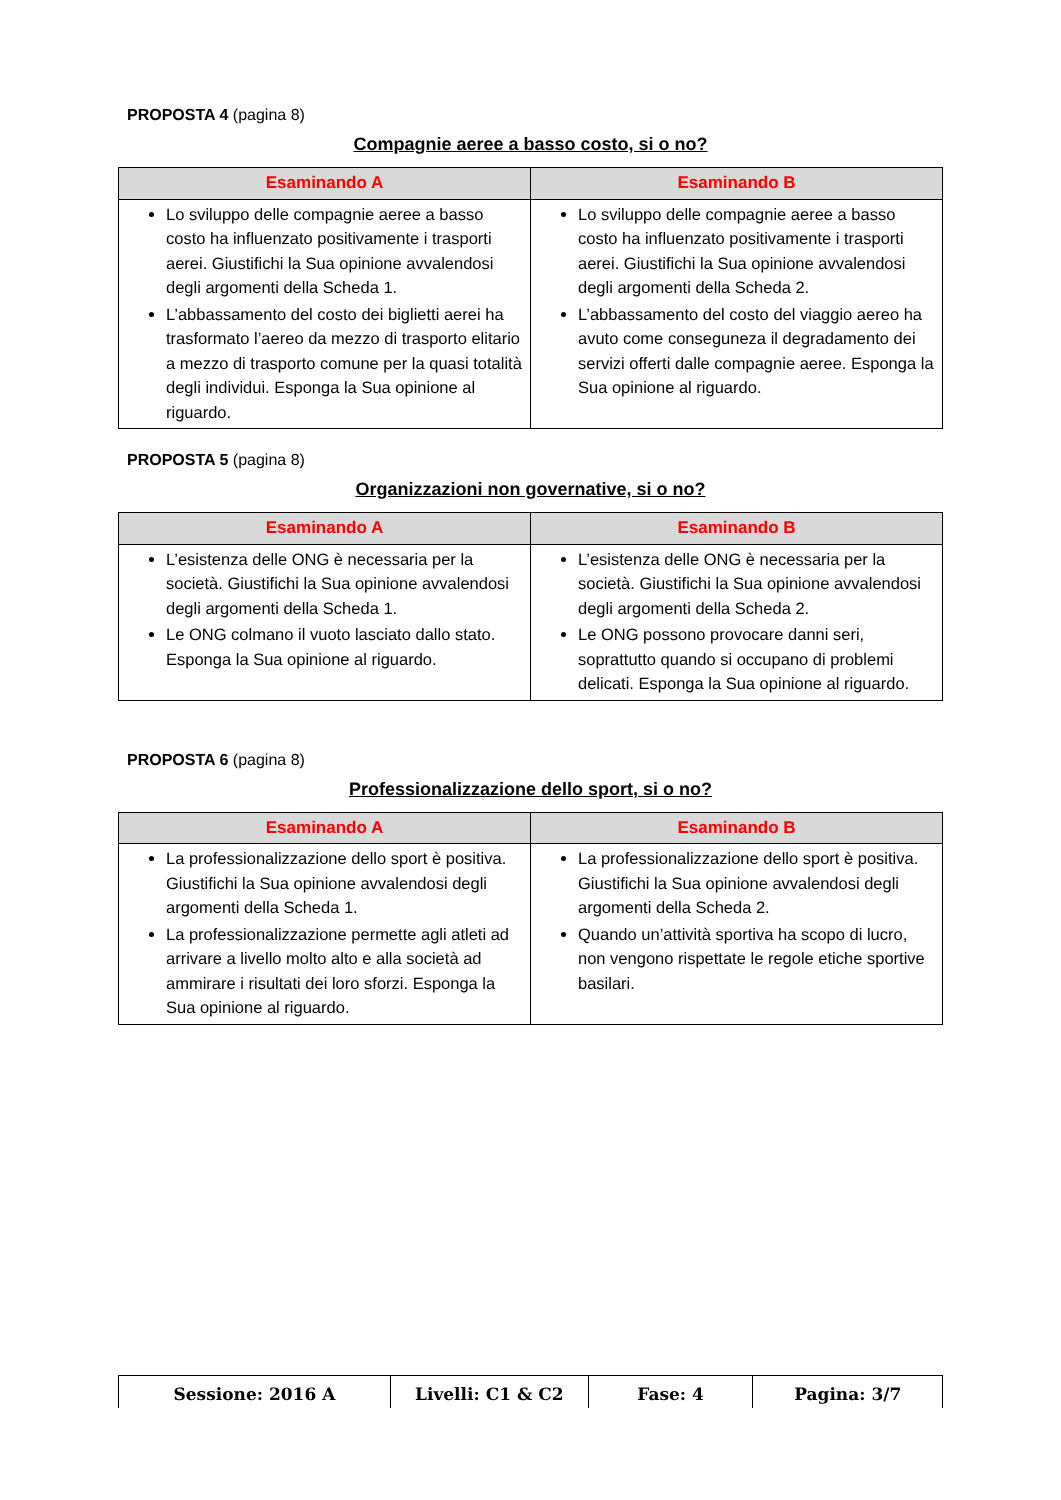PROPOSTA 4 (pagina 8)
Compagnie aeree a basso costo, si o no?
| Esaminando A | Esaminando B |
| --- | --- |
| Lo sviluppo delle compagnie aeree a basso costo ha influenzato positivamente i trasporti aerei. Giustifichi la Sua opinione avvalendosi degli argomenti della Scheda 1. L’abbassamento del costo dei biglietti aerei ha trasformato l’aereo da mezzo di trasporto elitario a mezzo di trasporto comune per la quasi totalità degli individui. Esponga la Sua opinione al riguardo. | Lo sviluppo delle compagnie aeree a basso costo ha influenzato positivamente i trasporti aerei. Giustifichi la Sua opinione avvalendosi degli argomenti della Scheda 2. L’abbassamento del costo del viaggio aereo ha avuto come conseguneza il degradamento dei servizi offerti dalle compagnie aeree. Esponga la Sua opinione al riguardo. |
PROPOSTA 5 (pagina 8)
Organizzazioni non governative, si o no?
| Esaminando A | Esaminando B |
| --- | --- |
| L’esistenza delle ONG è necessaria per la società. Giustifichi la Sua opinione avvalendosi degli argomenti della Scheda 1. Le ONG colmano il vuoto lasciato dallo stato. Esponga la Sua opinione al riguardo. | L’esistenza delle ONG è necessaria per la società. Giustifichi la Sua opinione avvalendosi degli argomenti della Scheda 2. Le ONG possono provocare danni seri, soprattutto quando si occupano di problemi delicati. Esponga la Sua opinione al riguardo. |
PROPOSTA 6 (pagina 8)
Professionalizzazione dello sport, si o no?
| Esaminando A | Esaminando B |
| --- | --- |
| La professionalizzazione dello sport è positiva. Giustifichi la Sua opinione avvalendosi degli argomenti della Scheda 1. La professionalizzazione permette agli atleti ad arrivare a livello molto alto e alla società ad ammirare i risultati dei loro sforzi. Esponga la Sua opinione al riguardo. | La professionalizzazione dello sport è positiva. Giustifichi la Sua opinione avvalendosi degli argomenti della Scheda 2. Quando un’attività sportiva ha scopo di lucro, non vengono rispettate le regole etiche sportive basilari. |
| Sessione: 2016 A | Livelli: C1 & C2 | Fase: 4 | Pagina: 3/7 |